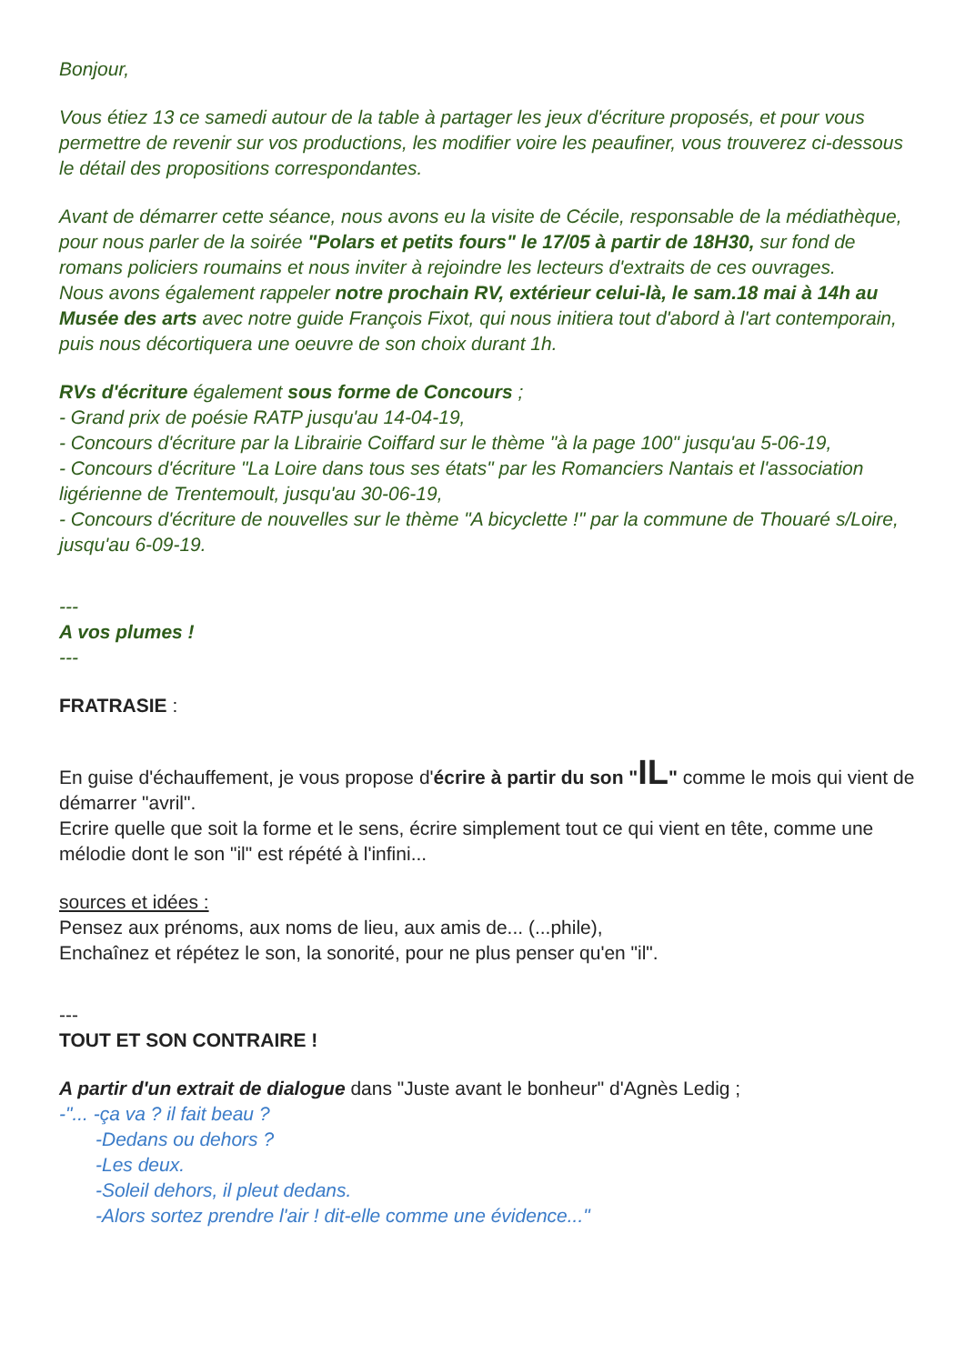Bonjour,
Vous étiez 13 ce samedi autour de la table à partager les jeux d'écriture proposés, et pour vous permettre de revenir sur vos productions, les modifier voire les peaufiner, vous trouverez ci-dessous le détail des propositions correspondantes.
Avant de démarrer cette séance, nous avons eu la visite de Cécile, responsable de la médiathèque, pour nous parler de la soirée "Polars et petits fours" le 17/05 à partir de 18H30, sur fond de romans policiers roumains et nous inviter à rejoindre les lecteurs d'extraits de ces ouvrages.
Nous avons également rappeler notre prochain RV, extérieur celui-là, le sam.18 mai à 14h au Musée des arts avec notre guide François Fixot, qui nous initiera tout d'abord à l'art contemporain, puis nous décortiquera une oeuvre de son choix durant 1h.
RVs d'écriture également sous forme de Concours ;
- Grand prix de poésie RATP jusqu'au 14-04-19,
- Concours d'écriture par la Librairie Coiffard sur le thème "à la page 100" jusqu'au 5-06-19,
- Concours d'écriture "La Loire dans tous ses états" par les Romanciers Nantais et l'association ligérienne de Trentemoult, jusqu'au 30-06-19,
- Concours d'écriture de nouvelles sur le thème "A bicyclette !" par la commune de Thouaré s/Loire, jusqu'au 6-09-19.
---
A vos plumes !
---
FRATRASIE :
En guise d'échauffement, je vous propose d'écrire à partir du son "IL" comme le mois qui vient de démarrer "avril".
Ecrire quelle que soit la forme et le sens, écrire simplement tout ce qui vient en tête, comme une mélodie dont le son "il" est répété à l'infini...
sources et idées :
Pensez aux prénoms, aux noms de lieu, aux amis de... (...phile),
Enchaînez et répétez le son, la sonorité, pour ne plus penser qu'en "il".
---
TOUT ET SON CONTRAIRE !
A partir d'un extrait de dialogue dans "Juste avant le bonheur" d'Agnès Ledig ;
-"... -ça va ? il fait beau ?
-Dedans ou dehors ?
-Les deux.
-Soleil dehors, il pleut dedans.
-Alors sortez prendre l'air ! dit-elle comme une évidence..."